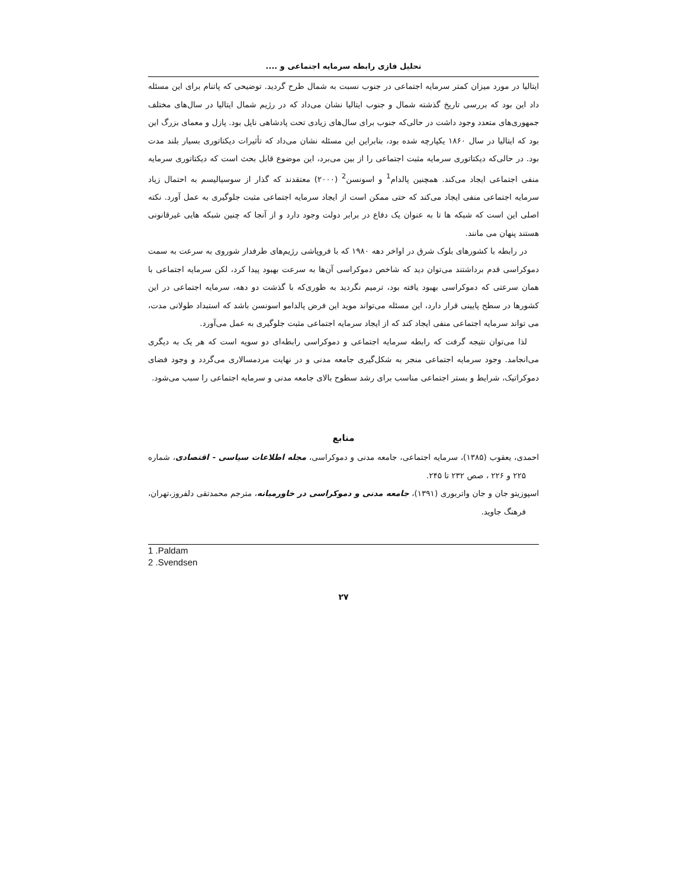تحلیل فازی رابطه سرمایه اجتماعی و ....
ایتالیا در مورد میزان کمتر سرمایه اجتماعی در جنوب نسبت به شمال طرح گردید. توضیحی که پاتنام برای این مسئله داد این بود که بررسی تاریخ گذشته شمال و جنوب ایتالیا نشان می‌داد که در رژیم شمال ایتالیا در سال‌های مختلف جمهوری‌های متعدد وجود داشت در حالی‌که جنوب برای سال‌های زیادی تحت پادشاهی ناپل بود. پازل و معمای بزرگ این بود که ایتالیا در سال ۱۸۶۰ یکپارچه شده بود، بنابراین این مسئله نشان می‌داد که تأثیرات دیکتاتوری بسیار بلند مدت بود. در حالی‌که دیکتاتوری سرمایه مثبت اجتماعی را از بین می‌برد، این موضوع قابل بحث است که دیکتاتوری سرمایه منفی اجتماعی ایجاد می‌کند. همچنین پالدام<sup>1</sup> و اسونسن<sup>2</sup> (۲۰۰۰) معتقدند که گذار از سوسیالیسم به احتمال زیاد سرمایه اجتماعی منفی ایجاد می‌کند که حتی ممکن است از ایجاد سرمایه اجتماعی مثبت جلوگیری به عمل آورد. نکته اصلی این است که شبکه ها تا به عنوان یک دفاع در برابر دولت وجود دارد و از آنجا که چنین شبکه هایی غیرقانونی هستند پنهان می مانند.
در رابطه با کشورهای بلوک شرق در اواخر دهه ۱۹۸۰ که با فروپاشی رژیم‌های طرفدار شوروی به سرعت به سمت دموکراسی قدم برداشتند می‌توان دید که شاخص دموکراسی آن‌ها به سرعت بهبود پیدا کرد، لکن سرمایه اجتماعی با همان سرعتی که دموکراسی بهبود یافته بود، ترمیم نگردید به طوری‌که با گذشت دو دهه، سرمایه اجتماعی در این کشورها در سطح پایینی قرار دارد، این مسئله می‌تواند موید این فرض پالدامو اسونسن باشد که استبداد طولانی مدت، می تواند سرمایه اجتماعی منفی ایجاد کند که از ایجاد سرمایه اجتماعی مثبت جلوگیری به عمل می‌آورد.
لذا می‌توان نتیجه گرفت که رابطه سرمایه اجتماعی و دموکراسی رابطه‌ای دو سویه است که هر یک به دیگری می‌انجامد. وجود سرمایه اجتماعی منجر به شکل‌گیری جامعه مدنی و در نهایت مردمسالاری می‌گردد و وجود فضای دموکراتیک، شرایط و بستر اجتماعی مناسب برای رشد سطوح بالای جامعه مدنی و سرمایه اجتماعی را سبب می‌شود.
منابع
احمدی، یعقوب (۱۳۸۵)، سرمایه اجتماعی، جامعه مدنی و دموکراسی، مجله اطلاعات سیاسی - اقتصادی، شماره ۲۲۵ و ۲۲۶ ، صص ۲۳۲ تا ۲۴۵.
اسپوزیتو جان و جان واتربوری (۱۳۹۱)، جامعه مدنی و دموکراسی در خاورمیانه، مترجم محمدتقی دلفروز،تهران، فرهنگ جاوید.
1 .Paldam
2 .Svendsen
۲۷